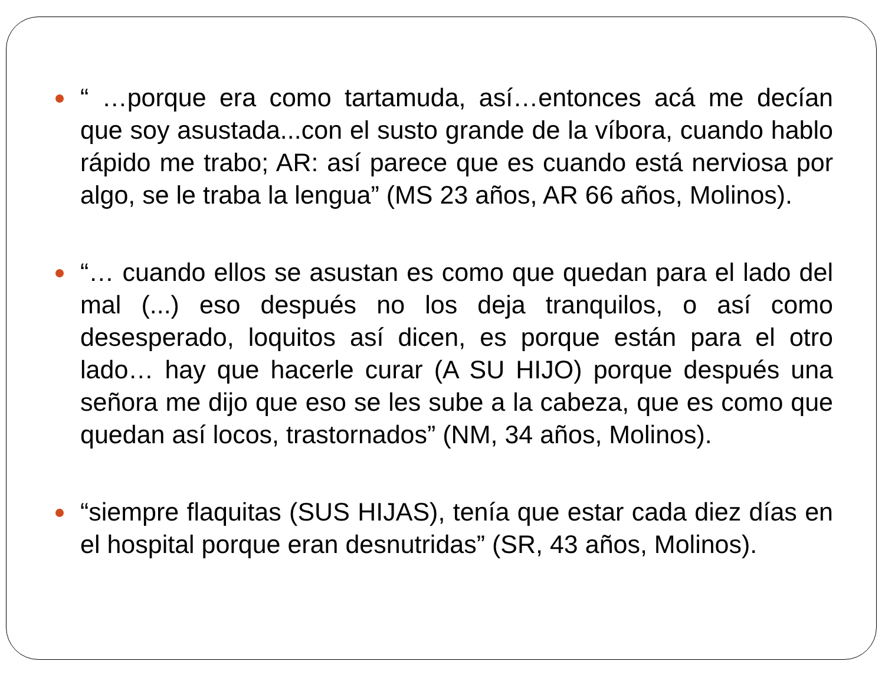“ …porque era como tartamuda, así…entonces acá me decían que soy asustada...con el susto grande de la víbora, cuando hablo rápido me trabo; AR: así parece que es cuando está nerviosa por algo, se le traba la lengua” (MS 23 años, AR 66 años, Molinos).
“… cuando ellos se asustan es como que quedan para el lado del mal (...) eso después no los deja tranquilos, o así como desesperado, loquitos así dicen, es porque están para el otro lado… hay que hacerle curar (A SU HIJO) porque después una señora me dijo que eso se les sube a la cabeza, que es como que quedan así locos, trastornados” (NM, 34 años, Molinos).
“siempre flaquitas (SUS HIJAS), tenía que estar cada diez días en el hospital porque eran desnutridas” (SR, 43 años, Molinos).